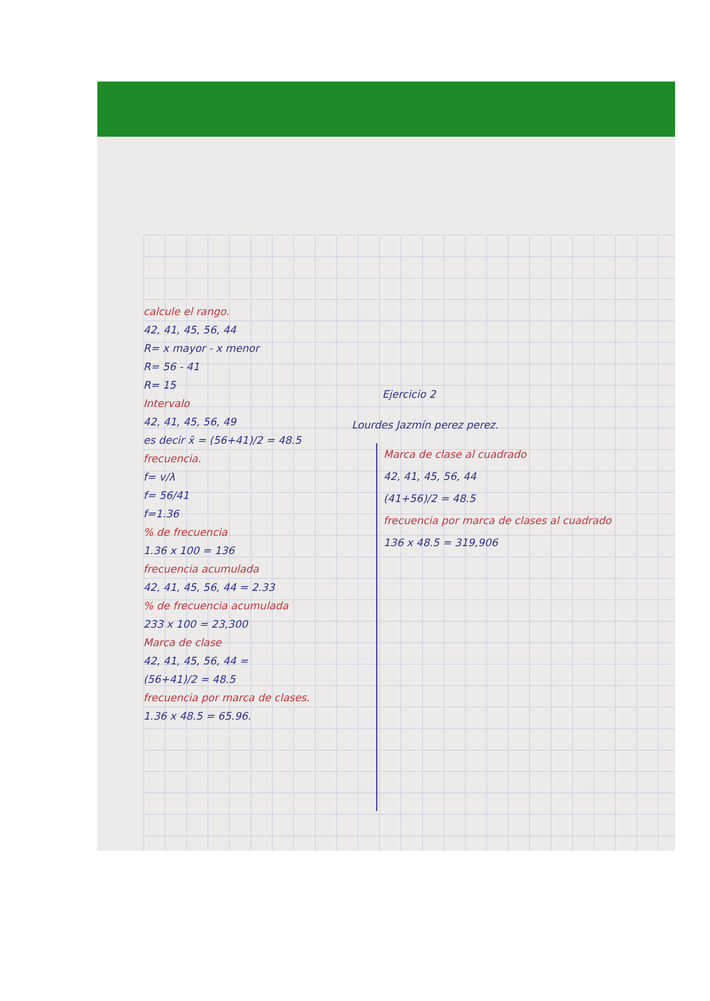calcule el rango.
42, 41, 45, 56, 44
R= x mayor - x menor
R= 56 - 41
R= 15
Intervalo
42, 41, 45, 56, 49
es decir x̄ = (56+41)/2 = 48.5
frecuencia.
f= v/λ
f= 56/41
f=1.36
% de frecuencia
1.36 x 100 = 136
frecuencia acumulada
42, 41, 45, 56, 44 = 2.33
% de frecuencia acumulada
233 x 100 = 23,300
Marca de clase
42, 41, 45, 56, 44 =
(56+41)/2 = 48.5
frecuencia por marca de clases.
1.36 x 48.5 = 65.96.
Ejercicio 2
Lourdes Jazmín perez perez.
Marca de clase al cuadrado
42, 41, 45, 56, 44
(41+56)/2 = 48.5
frecuencia por marca de clases al cuadrado
136 x 48.5 = 319,906